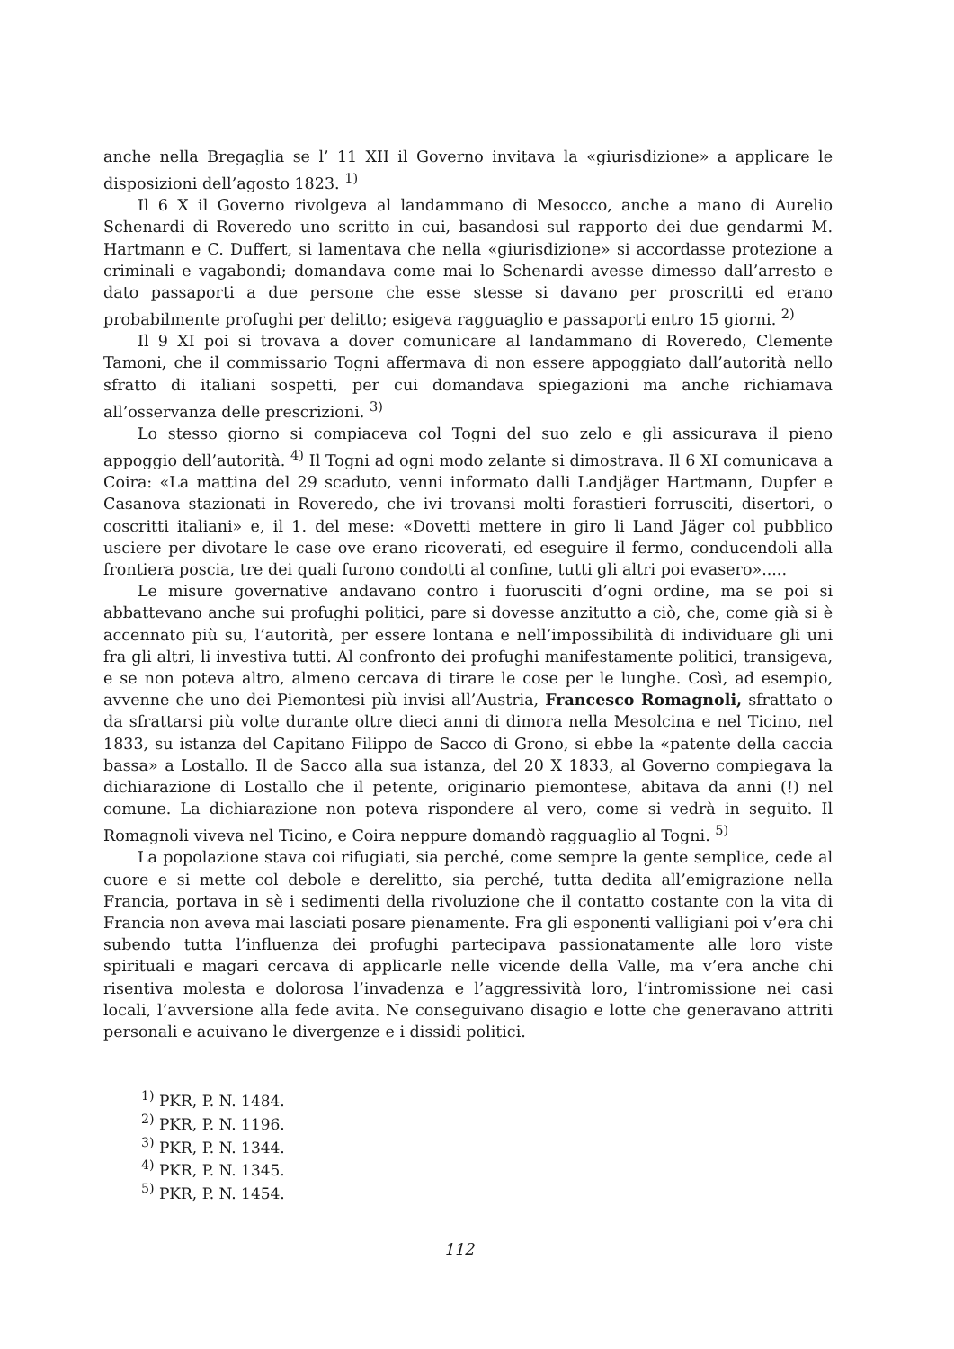anche nella Bregaglia se l’ 11 XII il Governo invitava la «giurisdizione» a applicare le disposizioni dell’agosto 1823. <sup>1)</sup>
Il 6 X il Governo rivolgeva al landammano di Mesocco, anche a mano di Aurelio Schenardi di Roveredo uno scritto in cui, basandosi sul rapporto dei due gendarmi M. Hartmann e C. Duffert, si lamentava che nella «giurisdizione» si accordasse protezione a criminali e vagabondi; domandava come mai lo Schenardi avesse dimesso dall’arresto e dato passaporti a due persone che esse stesse si davano per proscritti ed erano probabilmente profughi per delitto; esigeva ragguaglio e passaporti entro 15 giorni. <sup>2)</sup>
Il 9 XI poi si trovava a dover comunicare al landammano di Roveredo, Clemente Tamoni, che il commissario Togni affermava di non essere appoggiato dall’autorità nello sfratto di italiani sospetti, per cui domandava spiegazioni ma anche richiamava all’osservanza delle prescrizioni. <sup>3)</sup>
Lo stesso giorno si compiaceva col Togni del suo zelo e gli assicurava il pieno appoggio dell’autorità. <sup>4)</sup> Il Togni ad ogni modo zelante si dimostrava. Il 6 XI comunicava a Coira: «La mattina del 29 scaduto, venni informato dalli Landjäger Hartmann, Dupfer e Casanova stazionati in Roveredo, che ivi trovansi molti forastieri forrusciti, disertori, o coscritti italiani» e, il 1. del mese: «Dovetti mettere in giro li Land Jäger col pubblico usciere per divotare le case ove erano ricoverati, ed eseguire il fermo, conducendoli alla frontiera poscia, tre dei quali furono condotti al confine, tutti gli altri poi evasero».....
Le misure governative andavano contro i fuorusciti d’ogni ordine, ma se poi si abbattevano anche sui profughi politici, pare si dovesse anzitutto a ciò, che, come già si è accennato più su, l’autorità, per essere lontana e nell’impossibilità di individuare gli uni fra gli altri, li investiva tutti. Al confronto dei profughi manifestamente politici, transigeva, e se non poteva altro, almeno cercava di tirare le cose per le lunghe. Così, ad esempio, avvenne che uno dei Piemontesi più invisi all’Austria, Francesco Romagnoli, sfrattato o da sfrattarsi più volte durante oltre dieci anni di dimora nella Mesolcina e nel Ticino, nel 1833, su istanza del Capitano Filippo de Sacco di Grono, si ebbe la «patente della caccia bassa» a Lostallo. Il de Sacco alla sua istanza, del 20 X 1833, al Governo compiegava la dichiarazione di Lostallo che il petente, originario piemontese, abitava da anni (!) nel comune. La dichiarazione non poteva rispondere al vero, come si vedrà in seguito. Il Romagnoli viveva nel Ticino, e Coira neppure domandò ragguaglio al Togni. <sup>5)</sup>
La popolazione stava coi rifugiati, sia perché, come sempre la gente semplice, cede al cuore e si mette col debole e derelitto, sia perché, tutta dedita all’emigrazione nella Francia, portava in sè i sedimenti della rivoluzione che il contatto costante con la vita di Francia non aveva mai lasciati posare pienamente. Fra gli esponenti valligiani poi v’era chi subendo tutta l’influenza dei profughi partecipava passionatamente alle loro viste spirituali e magari cercava di applicarle nelle vicende della Valle, ma v’era anche chi risentiva molesta e dolorosa l’invadenza e l’aggressività loro, l’intromissione nei casi locali, l’avversione alla fede avita. Ne conseguivano disagio e lotte che generavano attriti personali e acuivano le divergenze e i dissidi politici.
<sup>1)</sup> PKR, P. N. 1484.
<sup>2)</sup> PKR, P. N. 1196.
<sup>3)</sup> PKR, P. N. 1344.
<sup>4)</sup> PKR, P. N. 1345.
<sup>5)</sup> PKR, P. N. 1454.
112